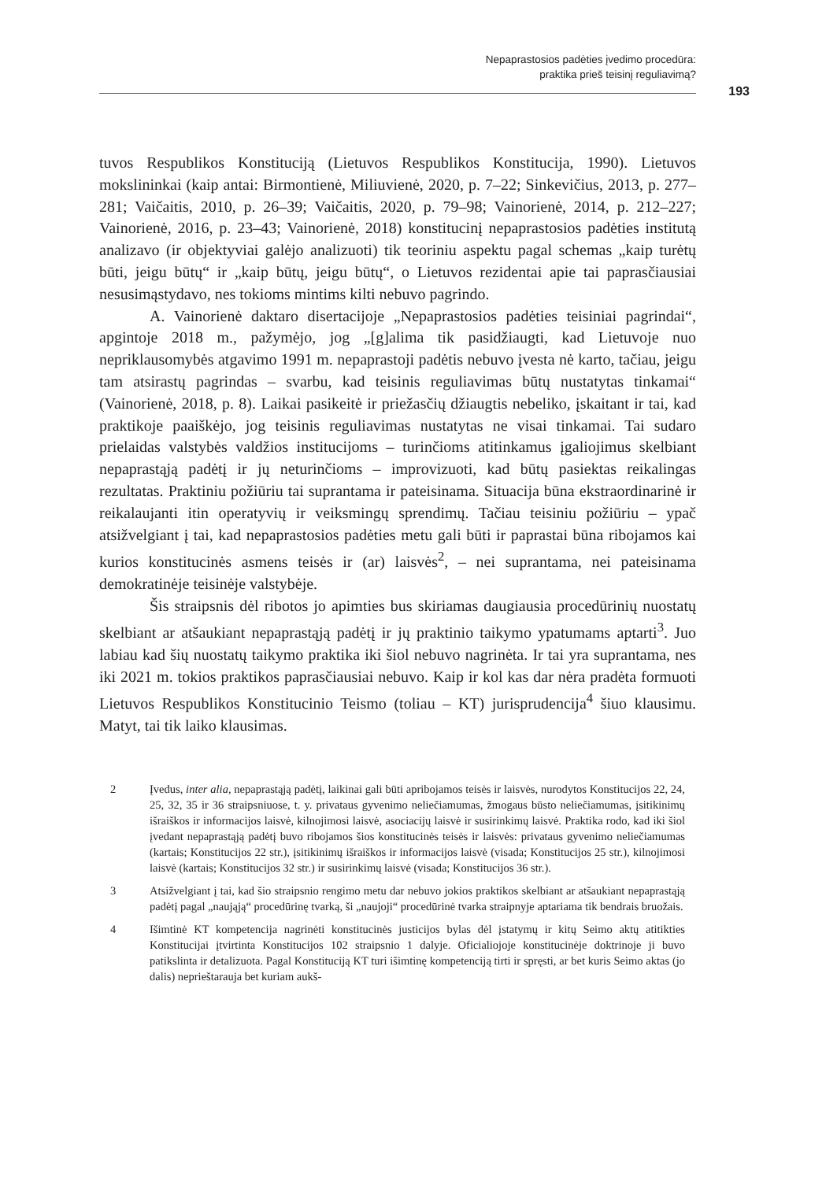Nepaprastosios padėties įvedimo procedūra:
praktika prieš teisinį reguliavimą?
193
tuvos Respublikos Konstituciją (Lietuvos Respublikos Konstitucija, 1990). Lietuvos mokslininkai (kaip antai: Birmontienė, Miliuvienė, 2020, p. 7–22; Sinkevičius, 2013, p. 277–281; Vaičaitis, 2010, p. 26–39; Vaičaitis, 2020, p. 79–98; Vainorienė, 2014, p. 212–227; Vainorienė, 2016, p. 23–43; Vainorienė, 2018) konstitucinį nepaprastosios padėties institutą analizavo (ir objektyviai galėjo analizuoti) tik teoriniu aspektu pagal schemas „kaip turėtų būti, jeigu būtų“ ir „kaip būtų, jeigu būtų“, o Lietuvos rezidentai apie tai paprasčiausiai nesusimąstydavo, nes tokioms mintims kilti nebuvo pagrindo.
A. Vainorienė daktaro disertacijoje „Nepaprastosios padėties teisiniai pagrindai“, apgintoje 2018 m., pažymėjo, jog „[g]alima tik pasidžiaugti, kad Lietuvoje nuo nepriklausomybės atgavimo 1991 m. nepaprastoji padėtis nebuvo įvesta nė karto, tačiau, jeigu tam atsirastų pagrindas – svarbu, kad teisinis reguliavimas būtų nustatytas tinkamai“ (Vainorienė, 2018, p. 8). Laikai pasikeitė ir priežasčių džiaugtis nebeliko, įskaitant ir tai, kad praktikoje paaiškėjo, jog teisinis reguliavimas nustatytas ne visai tinkamai. Tai sudaro prielaidas valstybės valdžios institucijoms – turinčioms atitinkamus įgaliojimus skelbiant nepaprastąją padėtį ir jų neturinčioms – improvizuoti, kad būtų pasiektas reikalingas rezultatas. Praktiniu požiūriu tai suprantama ir pateisinama. Situacija būna ekstraordinarinė ir reikalaujanti itin operatyvių ir veiksmingų sprendimų. Tačiau teisiniu požiūriu – ypač atsižvelgiant į tai, kad nepaprastosios padėties metu gali būti ir paprastai būna ribojamos kai kurios konstitucinės asmens teisės ir (ar) laisvės<sup>2</sup>, – nei suprantama, nei pateisinama demokratinėje teisinėje valstybėje.
Šis straipsnis dėl ribotos jo apimties bus skiriamas daugiausia procedūrinių nuostatų skelbiant ar atšaukiant nepaprastąją padėtį ir jų praktinio taikymo ypatumams aptarti<sup>3</sup>. Juo labiau kad šių nuostatų taikymo praktika iki šiol nebuvo nagrinėta. Ir tai yra suprantama, nes iki 2021 m. tokios praktikos paprasčiausiai nebuvo. Kaip ir kol kas dar nėra pradėta formuoti Lietuvos Respublikos Konstitucinio Teismo (toliau – KT) jurisprudencija<sup>4</sup> šiuo klausimu. Matyt, tai tik laiko klausimas.
2 Įvedus, inter alia, nepaprastąją padėtį, laikinai gali būti apribojamos teisės ir laisvės, nurodytos Konstitucijos 22, 24, 25, 32, 35 ir 36 straipsniuose, t. y. privataus gyvenimo neliečiamumas, žmogaus būsto neliečiamumas, įsitikinimų išraiškos ir informacijos laisvė, kilnojimosi laisvė, asociacijų laisvė ir susirinkimų laisvė. Praktika rodo, kad iki šiol įvedant nepaprastąją padėtį buvo ribojamos šios konstitucinės teisės ir laisvės: privataus gyvenimo neliečiamumas (kartais; Konstitucijos 22 str.), įsitikinimų išraiškos ir informacijos laisvė (visada; Konstitucijos 25 str.), kilnojimosi laisvė (kartais; Konstitucijos 32 str.) ir susirinkimų laisvė (visada; Konstitucijos 36 str.).
3 Atsižvelgiant į tai, kad šio straipsnio rengimo metu dar nebuvo jokios praktikos skelbiant ar atšaukiant nepaprastąją padėtį pagal „naująją“ procedūrinę tvarką, ši „naujoji“ procedūrinė tvarka straipnyje aptariama tik bendrais bruožais.
4 Išimtinė KT kompetencija nagrinėti konstitucinės justicijos bylas dėl įstatymų ir kitų Seimo aktų atitikties Konstitucijai įtvirtinta Konstitucijos 102 straipsnio 1 dalyje. Oficialiojoje konstitucinėje doktrinoje ji buvo patikslinta ir detalizuota. Pagal Konstituciją KT turi išimtinę kompetenciją tirti ir spręsti, ar bet kuris Seimo aktas (jo dalis) neprieštarauja bet kuriam aukš-